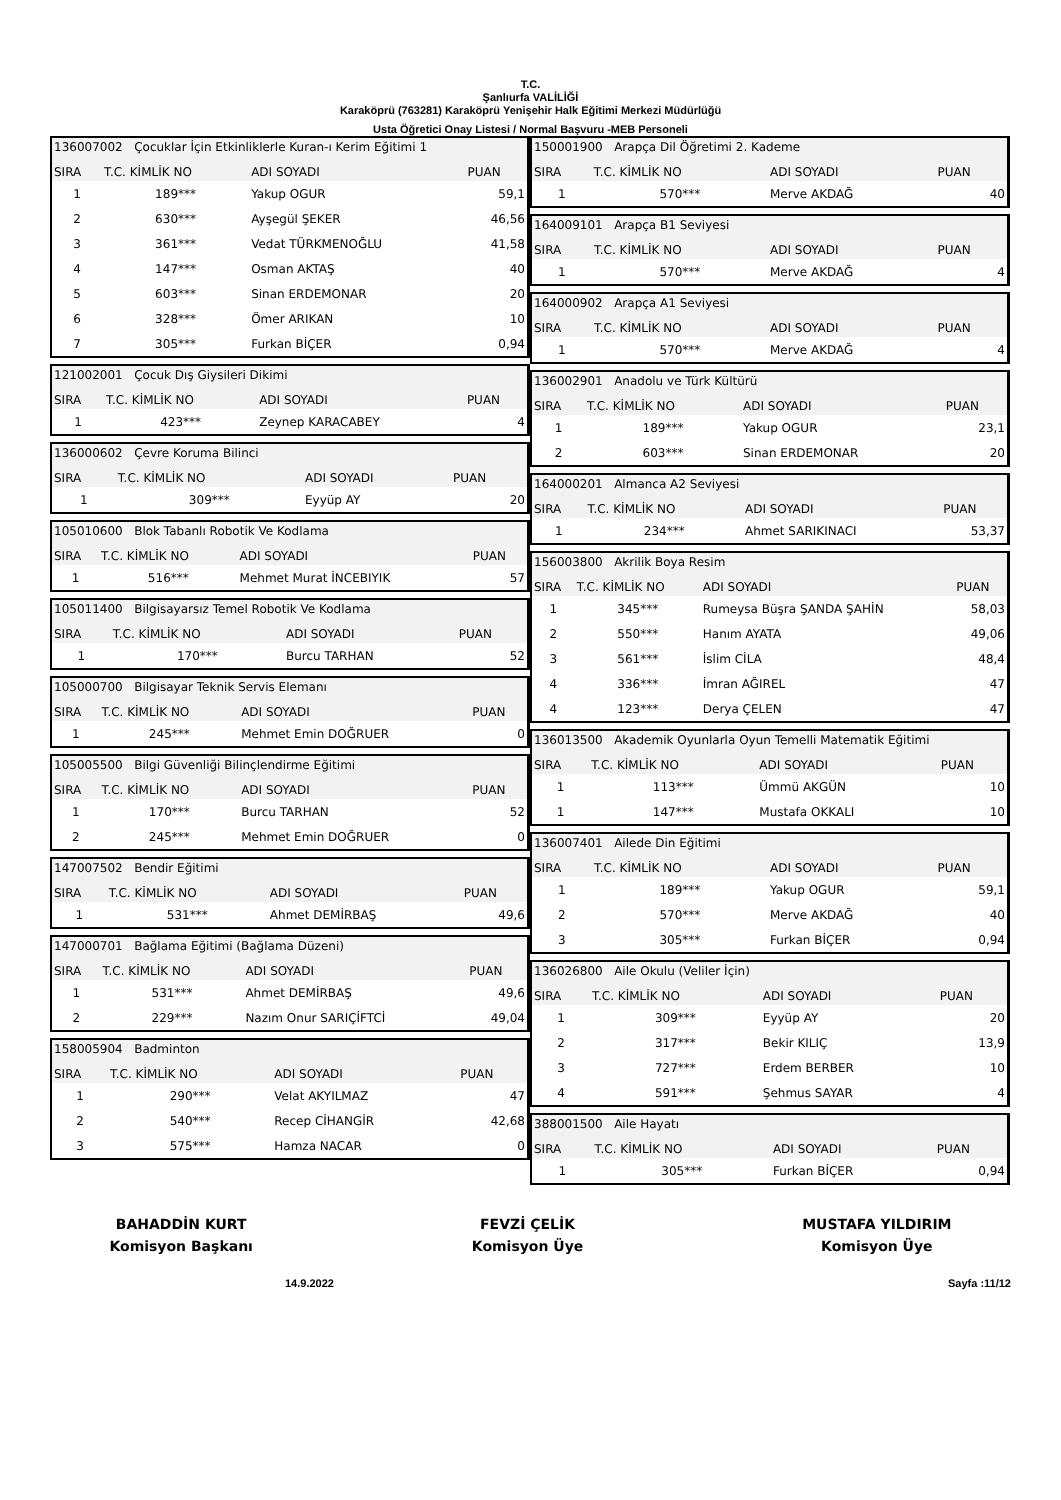T.C.
Şanlıurfa VALİLİĞİ
Karaköprü (763281) Karaköprü Yenişehir Halk Eğitimi Merkezi Müdürlüğü
Usta Öğretici Onay Listesi / Normal Başvuru -MEB Personeli
| 136007002 Çocuklar İçin Etkinliklerle Kuran-ı Kerim Eğitimi 1 | | | |
| SIRA | T.C. KİMLİK NO | ADI SOYADI | PUAN |
| 1 | 189*** | Yakup OGUR | 59,1 |
| 2 | 630*** | Ayşegül ŞEKER | 46,56 |
| 3 | 361*** | Vedat TÜRKMENOĞLU | 41,58 |
| 4 | 147*** | Osman AKTAŞ | 40 |
| 5 | 603*** | Sinan ERDEMONAR | 20 |
| 6 | 328*** | Ömer ARIKAN | 10 |
| 7 | 305*** | Furkan BİÇER | 0,94 |
| 121002001 Çocuk Dış Giysileri Dikimi | | | |
| SIRA | T.C. KİMLİK NO | ADI SOYADI | PUAN |
| 1 | 423*** | Zeynep KARACABEY | 4 |
| 136000602 Çevre Koruma Bilinci | | | |
| SIRA | T.C. KİMLİK NO | ADI SOYADI | PUAN |
| 1 | 309*** | Eyyüp AY | 20 |
| 105010600 Blok Tabanlı Robotik Ve Kodlama | | | |
| SIRA | T.C. KİMLİK NO | ADI SOYADI | PUAN |
| 1 | 516*** | Mehmet Murat İNCEBIYIK | 57 |
| 105011400 Bilgisayarsız Temel Robotik Ve Kodlama | | | |
| SIRA | T.C. KİMLİK NO | ADI SOYADI | PUAN |
| 1 | 170*** | Burcu TARHAN | 52 |
| 105000700 Bilgisayar Teknik Servis Elemanı | | | |
| SIRA | T.C. KİMLİK NO | ADI SOYADI | PUAN |
| 1 | 245*** | Mehmet Emin DOĞRUER | 0 |
| 105005500 Bilgi Güvenliği Bilinçlendirme Eğitimi | | | |
| SIRA | T.C. KİMLİK NO | ADI SOYADI | PUAN |
| 1 | 170*** | Burcu TARHAN | 52 |
| 2 | 245*** | Mehmet Emin DOĞRUER | 0 |
| 147007502 Bendir Eğitimi | | | |
| SIRA | T.C. KİMLİK NO | ADI SOYADI | PUAN |
| 1 | 531*** | Ahmet DEMİRBAŞ | 49,6 |
| 147000701 Bağlama Eğitimi (Bağlama Düzeni) | | | |
| SIRA | T.C. KİMLİK NO | ADI SOYADI | PUAN |
| 1 | 531*** | Ahmet DEMİRBAŞ | 49,6 |
| 2 | 229*** | Nazım Onur SARIÇİFTCİ | 49,04 |
| 158005904 Badminton | | | |
| SIRA | T.C. KİMLİK NO | ADI SOYADI | PUAN |
| 1 | 290*** | Velat AKYILMAZ | 47 |
| 2 | 540*** | Recep CİHANGİR | 42,68 |
| 3 | 575*** | Hamza NACAR | 0 |
| 150001900 Arapça Dil Öğretimi 2. Kademe | | | |
| SIRA | T.C. KİMLİK NO | ADI SOYADI | PUAN |
| 1 | 570*** | Merve AKDAĞ | 40 |
| 164009101 Arapça B1 Seviyesi | | | |
| SIRA | T.C. KİMLİK NO | ADI SOYADI | PUAN |
| 1 | 570*** | Merve AKDAĞ | 4 |
| 164000902 Arapça A1 Seviyesi | | | |
| SIRA | T.C. KİMLİK NO | ADI SOYADI | PUAN |
| 1 | 570*** | Merve AKDAĞ | 4 |
| 136002901 Anadolu ve Türk Kültürü | | | |
| SIRA | T.C. KİMLİK NO | ADI SOYADI | PUAN |
| 1 | 189*** | Yakup OGUR | 23,1 |
| 2 | 603*** | Sinan ERDEMONAR | 20 |
| 164000201 Almanca A2 Seviyesi | | | |
| SIRA | T.C. KİMLİK NO | ADI SOYADI | PUAN |
| 1 | 234*** | Ahmet SARIKINACI | 53,37 |
| 156003800 Akrilik Boya Resim | | | |
| SIRA | T.C. KİMLİK NO | ADI SOYADI | PUAN |
| 1 | 345*** | Rumeysa Büşra ŞANDA ŞAHİN | 58,03 |
| 2 | 550*** | Hanım AYATA | 49,06 |
| 3 | 561*** | İslim CİLA | 48,4 |
| 4 | 336*** | İmran AĞIREL | 47 |
| 4 | 123*** | Derya ÇELEN | 47 |
| 136013500 Akademik Oyunlarla Oyun Temelli Matematik Eğitimi | | | |
| SIRA | T.C. KİMLİK NO | ADI SOYADI | PUAN |
| 1 | 113*** | Ümmü AKGÜN | 10 |
| 1 | 147*** | Mustafa OKKALI | 10 |
| 136007401 Ailede Din Eğitimi | | | |
| SIRA | T.C. KİMLİK NO | ADI SOYADI | PUAN |
| 1 | 189*** | Yakup OGUR | 59,1 |
| 2 | 570*** | Merve AKDAĞ | 40 |
| 3 | 305*** | Furkan BİÇER | 0,94 |
| 136026800 Aile Okulu (Veliler İçin) | | | |
| SIRA | T.C. KİMLİK NO | ADI SOYADI | PUAN |
| 1 | 309*** | Eyyüp AY | 20 |
| 2 | 317*** | Bekir KILIÇ | 13,9 |
| 3 | 727*** | Erdem BERBER | 10 |
| 4 | 591*** | Şehmus SAYAR | 4 |
| 388001500 Aile Hayatı | | | |
| SIRA | T.C. KİMLİK NO | ADI SOYADI | PUAN |
| 1 | 305*** | Furkan BİÇER | 0,94 |
BAHADDİN KURT
Komisyon Başkanı
FEVZİ ÇELİK
Komisyon Üye
MUSTAFA YILDIRIM
Komisyon Üye
14.9.2022 Sayfa :11/12